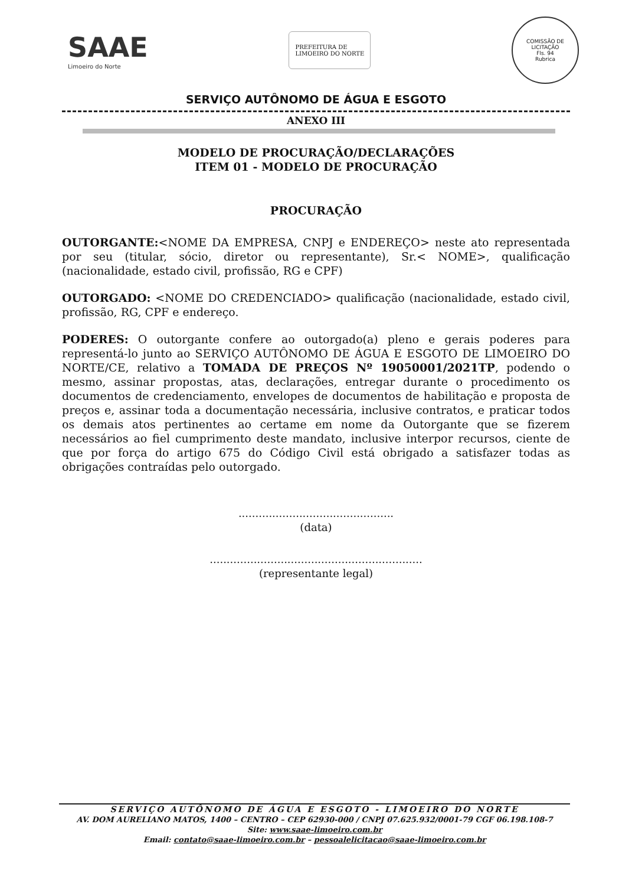SAAE
Limoeiro do Norte
PREFEITURA DE
LIMOEIRO DO NORTE
COMISSÃO DE LICITAÇÃO
Fls. 94
Rubrica
SERVIÇO AUTÔNOMO DE ÁGUA E ESGOTO
ANEXO III
MODELO DE PROCURAÇÃO/DECLARAÇÕES
ITEM 01 - MODELO DE PROCURAÇÃO
PROCURAÇÃO
OUTORGANTE:<NOME DA EMPRESA, CNPJ e ENDEREÇO> neste ato representada por seu (titular, sócio, diretor ou representante), Sr.< NOME>, qualificação (nacionalidade, estado civil, profissão, RG e CPF)
OUTORGADO: <NOME DO CREDENCIADO> qualificação (nacionalidade, estado civil, profissão, RG, CPF e endereço.
PODERES: O outorgante confere ao outorgado(a) pleno e gerais poderes para representá-lo junto ao SERVIÇO AUTÔNOMO DE ÁGUA E ESGOTO DE LIMOEIRO DO NORTE/CE, relativo a TOMADA DE PREÇOS Nº 19050001/2021TP, podendo o mesmo, assinar propostas, atas, declarações, entregar durante o procedimento os documentos de credenciamento, envelopes de documentos de habilitação e proposta de preços e, assinar toda a documentação necessária, inclusive contratos, e praticar todos os demais atos pertinentes ao certame em nome da Outorgante que se fizerem necessários ao fiel cumprimento deste mandato, inclusive interpor recursos, ciente de que por força do artigo 675 do Código Civil está obrigado a satisfazer todas as obrigações contraídas pelo outorgado.
..............................................
(data)
...............................................................
(representante legal)
SERVIÇO AUTÔNOMO DE ÁGUA E ESGOTO - LIMOEIRO DO NORTE
AV. DOM AURELIANO MATOS, 1400 – CENTRO – CEP 62930-000 / CNPJ 07.625.932/0001-79 CGF 06.198.108-7
Site: www.saae-limoeiro.com.br
Email: contato@saae-limoeiro.com.br – pessoalelicitacao@saae-limoeiro.com.br